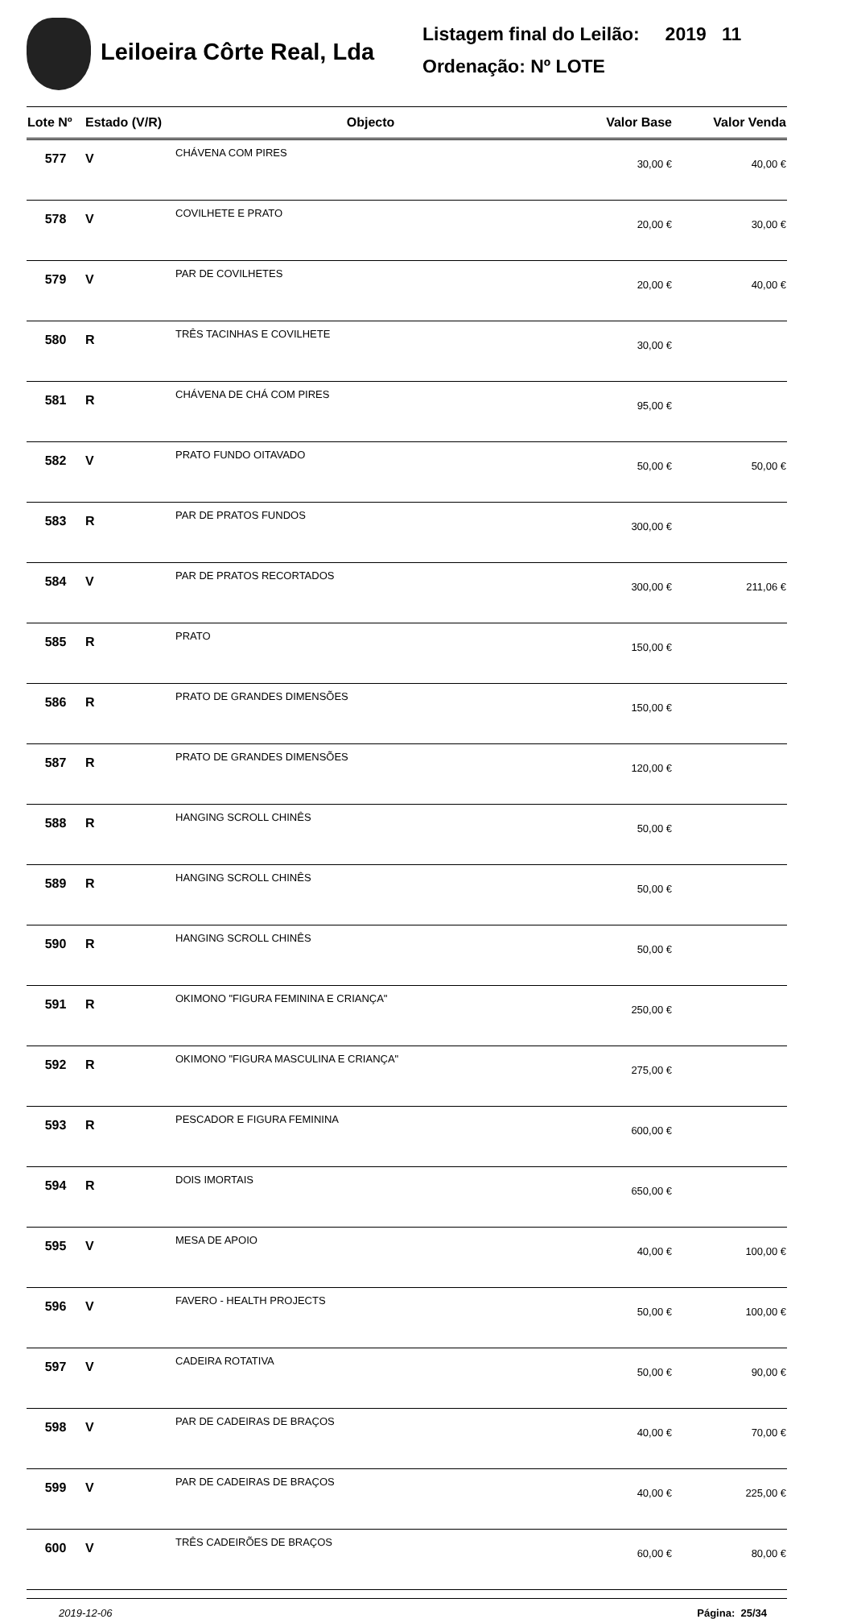Leiloeira Côrte Real, Lda
Listagem final do Leilão: 2019 11
Ordenação: Nº LOTE
| Lote Nº | Estado (V/R) | Objecto | Valor Base | Valor Venda |
| --- | --- | --- | --- | --- |
| 577 | V | CHÁVENA COM PIRES | 30,00 € | 40,00 € |
| 578 | V | COVILHETE E PRATO | 20,00 € | 30,00 € |
| 579 | V | PAR DE COVILHETES | 20,00 € | 40,00 € |
| 580 | R | TRÊS TACINHAS E COVILHETE | 30,00 € | |
| 581 | R | CHÁVENA DE CHÁ COM PIRES | 95,00 € | |
| 582 | V | PRATO FUNDO OITAVADO | 50,00 € | 50,00 € |
| 583 | R | PAR DE PRATOS FUNDOS | 300,00 € | |
| 584 | V | PAR DE PRATOS RECORTADOS | 300,00 € | 211,06 € |
| 585 | R | PRATO | 150,00 € | |
| 586 | R | PRATO DE GRANDES DIMENSÕES | 150,00 € | |
| 587 | R | PRATO DE GRANDES DIMENSÕES | 120,00 € | |
| 588 | R | HANGING SCROLL CHINÊS | 50,00 € | |
| 589 | R | HANGING SCROLL CHINÊS | 50,00 € | |
| 590 | R | HANGING SCROLL CHINÊS | 50,00 € | |
| 591 | R | OKIMONO "FIGURA FEMININA E CRIANÇA" | 250,00 € | |
| 592 | R | OKIMONO "FIGURA MASCULINA E CRIANÇA" | 275,00 € | |
| 593 | R | PESCADOR E FIGURA FEMININA | 600,00 € | |
| 594 | R | DOIS IMORTAIS | 650,00 € | |
| 595 | V | MESA DE APOIO | 40,00 € | 100,00 € |
| 596 | V | FAVERO - HEALTH PROJECTS | 50,00 € | 100,00 € |
| 597 | V | CADEIRA ROTATIVA | 50,00 € | 90,00 € |
| 598 | V | PAR DE CADEIRAS DE BRAÇOS | 40,00 € | 70,00 € |
| 599 | V | PAR DE CADEIRAS DE BRAÇOS | 40,00 € | 225,00 € |
| 600 | V | TRÊS CADEIRÕES DE BRAÇOS | 60,00 € | 80,00 € |
2019-12-06 Página: 25/34